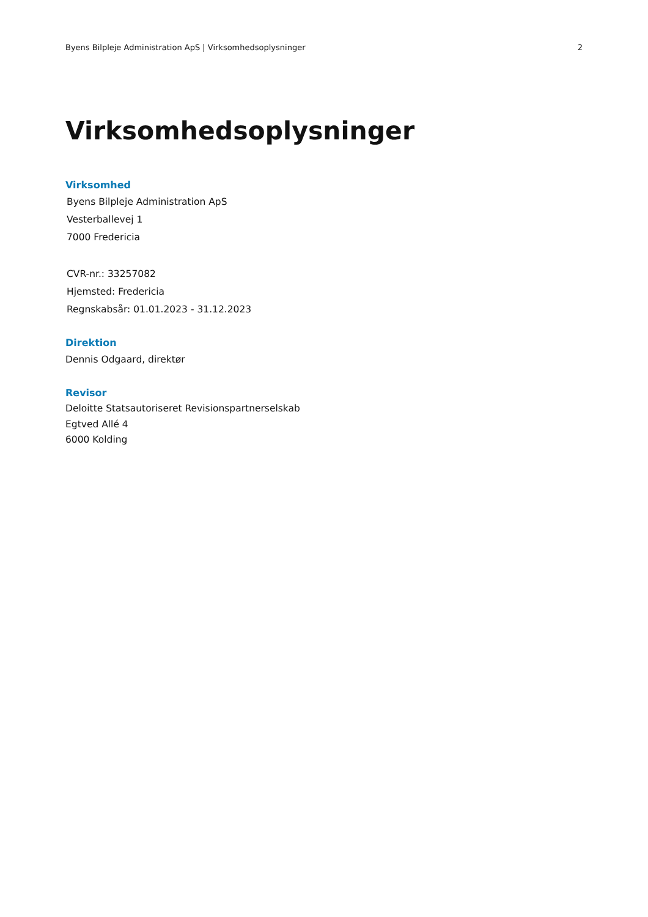Byens Bilpleje Administration ApS | Virksomhedsoplysninger 2
Virksomhedsoplysninger
Virksomhed
Byens Bilpleje Administration ApS
Vesterballevej 1
7000 Fredericia
CVR-nr.: 33257082
Hjemsted: Fredericia
Regnskabsår: 01.01.2023 - 31.12.2023
Direktion
Dennis Odgaard, direktør
Revisor
Deloitte Statsautoriseret Revisionspartnerselskab
Egtved Allé 4
6000 Kolding